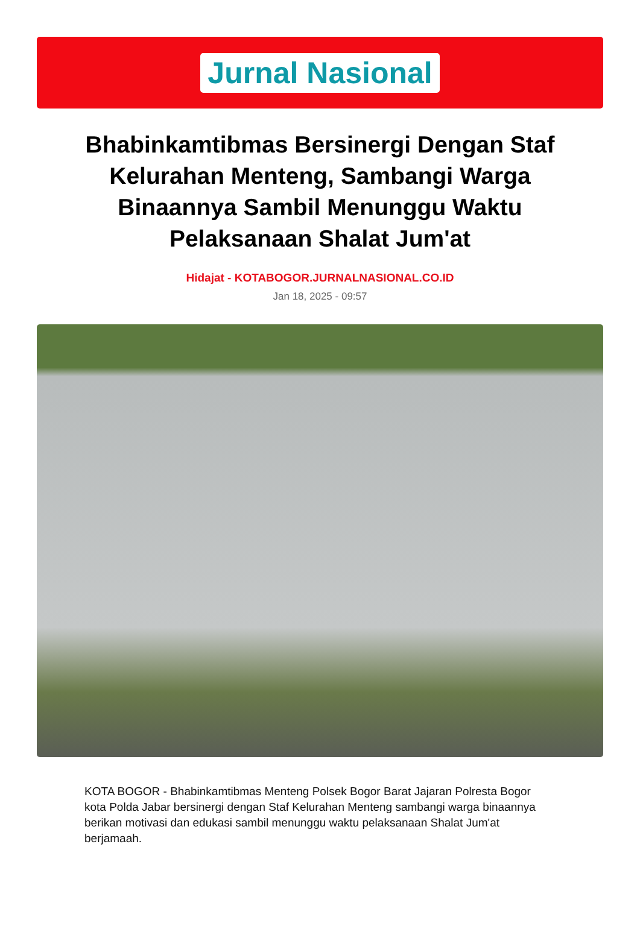Jurnal Nasional
Bhabinkamtibmas Bersinergi Dengan Staf Kelurahan Menteng, Sambangi Warga Binaannya Sambil Menunggu Waktu Pelaksanaan Shalat Jum'at
Hidajat - KOTABOGOR.JURNALNASIONAL.CO.ID
Jan 18, 2025 - 09:57
KOTA BOGOR - Bhabinkamtibmas Menteng Polsek Bogor Barat Jajaran Polresta Bogor kota Polda Jabar bersinergi dengan Staf Kelurahan Menteng sambangi warga binaannya berikan motivasi dan edukasi sambil menunggu waktu pelaksanaan Shalat Jum'at berjamaah.